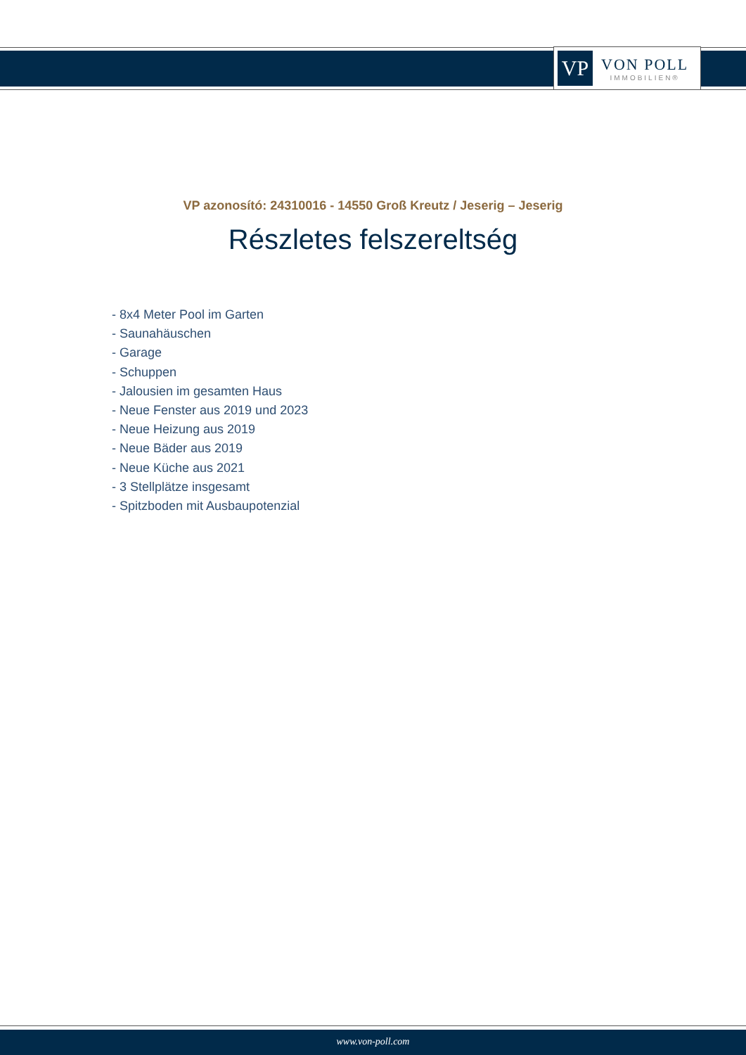VP
VON POLL
IMMOBILIEN®
VP azonosító: 24310016 - 14550 Groß Kreutz / Jeserig – Jeserig
Részletes felszereltség
- 8x4 Meter Pool im Garten
- Saunahäuschen
- Garage
- Schuppen
- Jalousien im gesamten Haus
- Neue Fenster aus 2019 und 2023
- Neue Heizung aus 2019
- Neue Bäder aus 2019
- Neue Küche aus 2021
- 3 Stellplätze insgesamt
- Spitzboden mit Ausbaupotenzial
www.von-poll.com